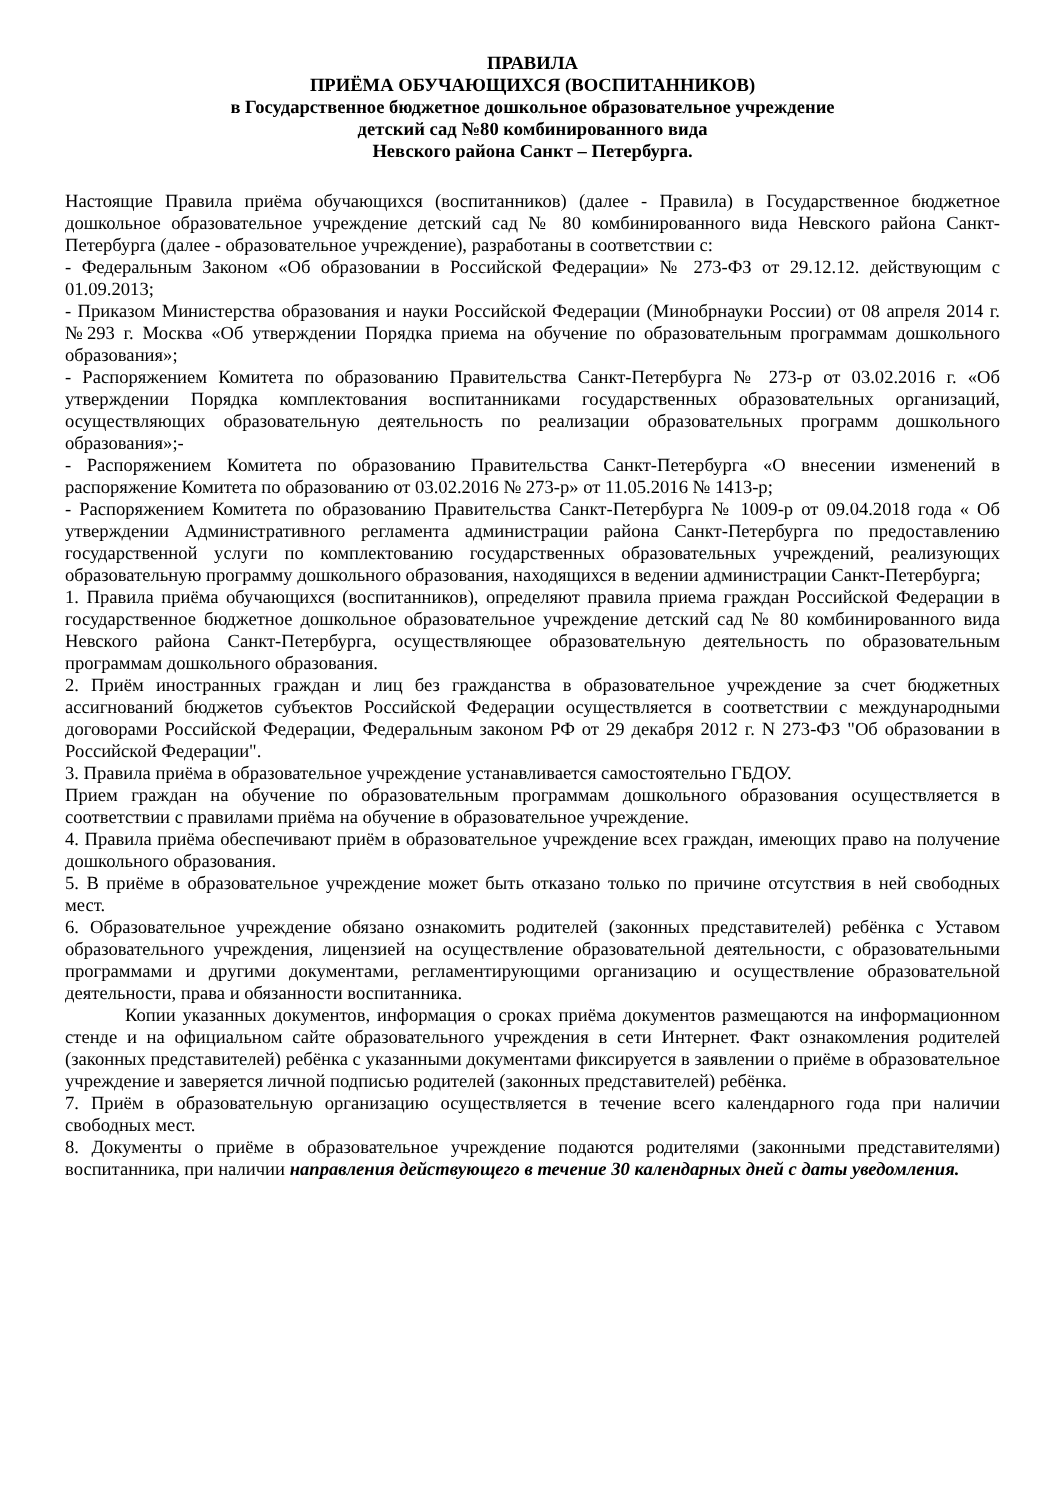ПРАВИЛА
ПРИЁМА ОБУЧАЮЩИХСЯ (ВОСПИТАННИКОВ)
в Государственное бюджетное дошкольное образовательное учреждение
детский сад №80 комбинированного вида
Невского района Санкт – Петербурга.
Настоящие Правила приёма обучающихся (воспитанников) (далее - Правила) в Государственное бюджетное дошкольное образовательное учреждение детский сад № 80 комбинированного вида Невского района Санкт-Петербурга (далее - образовательное учреждение), разработаны в соответствии с:
- Федеральным Законом «Об образовании в Российской Федерации» № 273-ФЗ от 29.12.12. действующим с 01.09.2013;
- Приказом Министерства образования и науки Российской Федерации (Минобрнауки России) от 08 апреля 2014 г. №293 г. Москва «Об утверждении Порядка приема на обучение по образовательным программам дошкольного образования»;
- Распоряжением Комитета по образованию Правительства Санкт-Петербурга № 273-р от 03.02.2016 г. «Об утверждении Порядка комплектования воспитанниками государственных образовательных организаций, осуществляющих образовательную деятельность по реализации образовательных программ дошкольного образования»;-
- Распоряжением Комитета по образованию Правительства Санкт-Петербурга «О внесении изменений в распоряжение Комитета по образованию от 03.02.2016 № 273-р» от 11.05.2016 № 1413-р;
- Распоряжением Комитета по образованию Правительства Санкт-Петербурга № 1009-р от 09.04.2018 года « Об утверждении Административного регламента администрации района Санкт-Петербурга по предоставлению государственной услуги по комплектованию государственных образовательных учреждений, реализующих образовательную программу дошкольного образования, находящихся в ведении администрации Санкт-Петербурга;
1. Правила приёма обучающихся (воспитанников), определяют правила приема граждан Российской Федерации в государственное бюджетное дошкольное образовательное учреждение детский сад № 80 комбинированного вида Невского района Санкт-Петербурга, осуществляющее образовательную деятельность по образовательным программам дошкольного образования.
2. Приём иностранных граждан и лиц без гражданства в образовательное учреждение за счет бюджетных ассигнований бюджетов субъектов Российской Федерации осуществляется в соответствии с международными договорами Российской Федерации, Федеральным законом РФ от 29 декабря 2012 г. N 273-ФЗ "Об образовании в Российской Федерации".
3. Правила приёма в образовательное учреждение устанавливается самостоятельно ГБДОУ.
Прием граждан на обучение по образовательным программам дошкольного образования осуществляется в соответствии с правилами приёма на обучение в образовательное учреждение.
4. Правила приёма обеспечивают приём в образовательное учреждение всех граждан, имеющих право на получение дошкольного образования.
5. В приёме в образовательное учреждение может быть отказано только по причине отсутствия в ней свободных мест.
6. Образовательное учреждение обязано ознакомить родителей (законных представителей) ребёнка с Уставом образовательного учреждения, лицензией на осуществление образовательной деятельности, с образовательными программами и другими документами, регламентирующими организацию и осуществление образовательной деятельности, права и обязанности воспитанника.
Копии указанных документов, информация о сроках приёма документов размещаются на информационном стенде и на официальном сайте образовательного учреждения в сети Интернет. Факт ознакомления родителей (законных представителей) ребёнка с указанными документами фиксируется в заявлении о приёме в образовательное учреждение и заверяется личной подписью родителей (законных представителей) ребёнка.
7. Приём в образовательную организацию осуществляется в течение всего календарного года при наличии свободных мест.
8. Документы о приёме в образовательное учреждение подаются родителями (законными представителями) воспитанника, при наличии направления действующего в течение 30 календарных дней с даты уведомления.